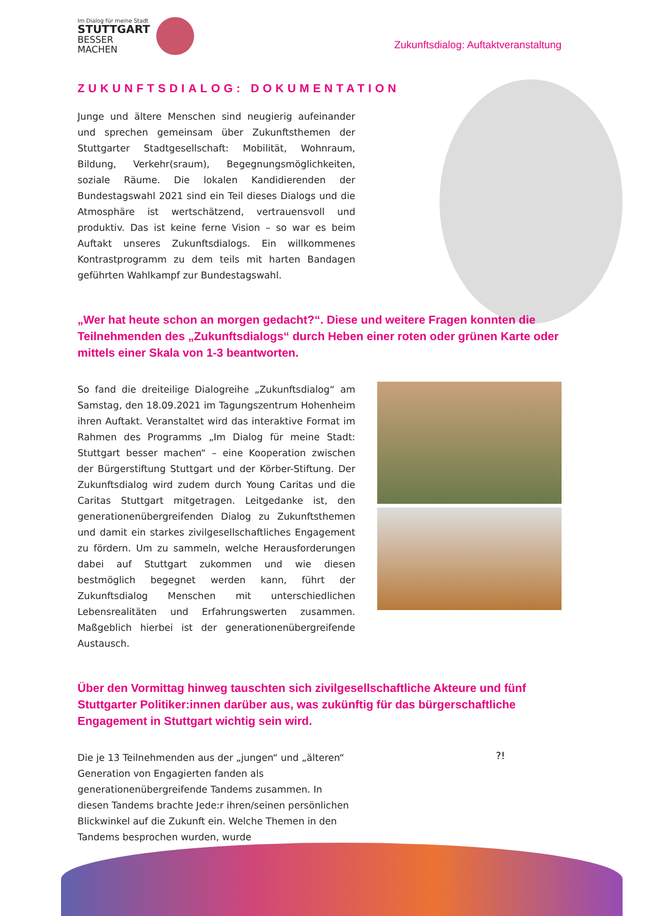Im Dialog für meine Stadt
STUTTGART
BESSER
MACHEN
Zukunftsdialog: Auftaktveranstaltung
ZUKUNFTSDIALOG: DOKUMENTATION
Junge und ältere Menschen sind neugierig aufeinander und sprechen gemeinsam über Zukunftsthemen der Stuttgarter Stadtgesellschaft: Mobilität, Wohnraum, Bildung, Verkehr(sraum), Begegnungsmöglichkeiten, soziale Räume. Die lokalen Kandidierenden der Bundestagswahl 2021 sind ein Teil dieses Dialogs und die Atmosphäre ist wertschätzend, vertrauensvoll und produktiv. Das ist keine ferne Vision – so war es beim Auftakt unseres Zukunftsdialogs. Ein willkommenes Kontrastprogramm zu dem teils mit harten Bandagen geführten Wahlkampf zur Bundestagswahl.
„Wer hat heute schon an morgen gedacht?“. Diese und weitere Fragen konnten die Teilnehmenden des „Zukunftsdialogs“ durch Heben einer roten oder grünen Karte oder mittels einer Skala von 1-3 beantworten.
So fand die dreiteilige Dialogreihe „Zukunftsdialog“ am Samstag, den 18.09.2021 im Tagungszentrum Hohenheim ihren Auftakt. Veranstaltet wird das interaktive Format im Rahmen des Programms „Im Dialog für meine Stadt: Stuttgart besser machen“ – eine Kooperation zwischen der Bürgerstiftung Stuttgart und der Körber-Stiftung. Der Zukunftsdialog wird zudem durch Young Caritas und die Caritas Stuttgart mitgetragen. Leitgedanke ist, den generationenübergreifenden Dialog zu Zukunftsthemen und damit ein starkes zivilgesellschaftliches Engagement zu fördern. Um zu sammeln, welche Herausforderungen dabei auf Stuttgart zukommen und wie diesen bestmöglich begegnet werden kann, führt der Zukunftsdialog Menschen mit unterschiedlichen Lebensrealitäten und Erfahrungswerten zusammen. Maßgeblich hierbei ist der generationenübergreifende Austausch.
Über den Vormittag hinweg tauschten sich zivilgesellschaftliche Akteure und fünf Stuttgarter Politiker:innen darüber aus, was zukünftig für das bürgerschaftliche Engagement in Stuttgart wichtig sein wird.
Die je 13 Teilnehmenden aus der „jungen“ und „älteren“ Generation von Engagierten fanden als generationenübergreifende Tandems zusammen. In diesen Tandems brachte Jede:r ihren/seinen persönlichen Blickwinkel auf die Zukunft ein. Welche Themen in den Tandems besprochen wurden, wurde
?!